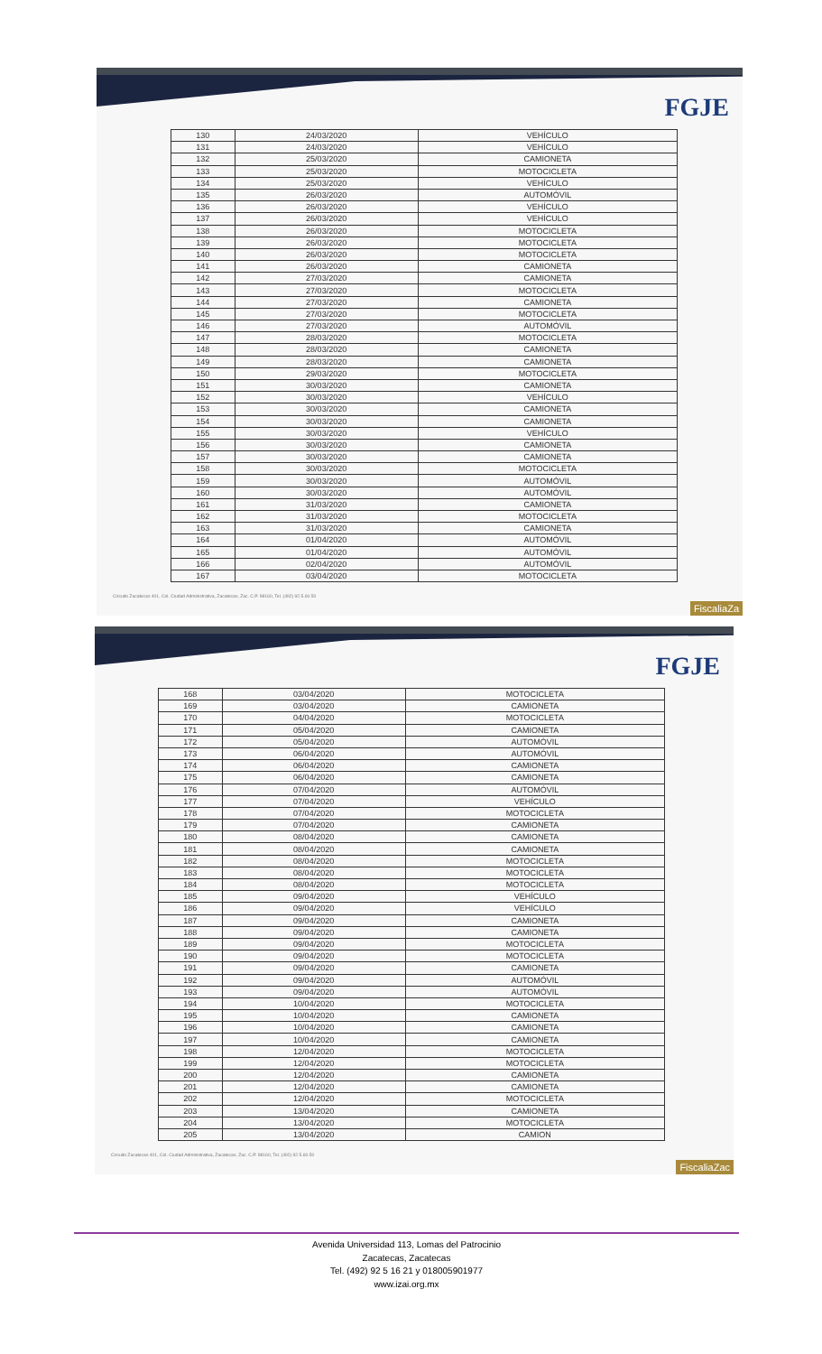FGJE
| 130 | 24/03/2020 | VEHÍCULO |
| 131 | 24/03/2020 | VEHÍCULO |
| 132 | 25/03/2020 | CAMIONETA |
| 133 | 25/03/2020 | MOTOCICLETA |
| 134 | 25/03/2020 | VEHÍCULO |
| 135 | 26/03/2020 | AUTOMÓVIL |
| 136 | 26/03/2020 | VEHÍCULO |
| 137 | 26/03/2020 | VEHÍCULO |
| 138 | 26/03/2020 | MOTOCICLETA |
| 139 | 26/03/2020 | MOTOCICLETA |
| 140 | 26/03/2020 | MOTOCICLETA |
| 141 | 26/03/2020 | CAMIONETA |
| 142 | 27/03/2020 | CAMIONETA |
| 143 | 27/03/2020 | MOTOCICLETA |
| 144 | 27/03/2020 | CAMIONETA |
| 145 | 27/03/2020 | MOTOCICLETA |
| 146 | 27/03/2020 | AUTOMÓVIL |
| 147 | 28/03/2020 | MOTOCICLETA |
| 148 | 28/03/2020 | CAMIONETA |
| 149 | 28/03/2020 | CAMIONETA |
| 150 | 29/03/2020 | MOTOCICLETA |
| 151 | 30/03/2020 | CAMIONETA |
| 152 | 30/03/2020 | VEHÍCULO |
| 153 | 30/03/2020 | CAMIONETA |
| 154 | 30/03/2020 | CAMIONETA |
| 155 | 30/03/2020 | VEHÍCULO |
| 156 | 30/03/2020 | CAMIONETA |
| 157 | 30/03/2020 | CAMIONETA |
| 158 | 30/03/2020 | MOTOCICLETA |
| 159 | 30/03/2020 | AUTOMÓVIL |
| 160 | 30/03/2020 | AUTOMÓVIL |
| 161 | 31/03/2020 | CAMIONETA |
| 162 | 31/03/2020 | MOTOCICLETA |
| 163 | 31/03/2020 | CAMIONETA |
| 164 | 01/04/2020 | AUTOMÓVIL |
| 165 | 01/04/2020 | AUTOMÓVIL |
| 166 | 02/04/2020 | AUTOMÓVIL |
| 167 | 03/04/2020 | MOTOCICLETA |
Circuito Zacatecas 401, Col. Ciudad Administrativa, Zacatecas, Zac. C.P. 98160, Tel. (492) 92.5.60.50 FiscaliaZa
FGJE
| 168 | 03/04/2020 | MOTOCICLETA |
| 169 | 03/04/2020 | CAMIONETA |
| 170 | 04/04/2020 | MOTOCICLETA |
| 171 | 05/04/2020 | CAMIONETA |
| 172 | 05/04/2020 | AUTOMÓVIL |
| 173 | 06/04/2020 | AUTOMÓVIL |
| 174 | 06/04/2020 | CAMIONETA |
| 175 | 06/04/2020 | CAMIONETA |
| 176 | 07/04/2020 | AUTOMÓVIL |
| 177 | 07/04/2020 | VEHÍCULO |
| 178 | 07/04/2020 | MOTOCICLETA |
| 179 | 07/04/2020 | CAMIONETA |
| 180 | 08/04/2020 | CAMIONETA |
| 181 | 08/04/2020 | CAMIONETA |
| 182 | 08/04/2020 | MOTOCICLETA |
| 183 | 08/04/2020 | MOTOCICLETA |
| 184 | 08/04/2020 | MOTOCICLETA |
| 185 | 09/04/2020 | VEHÍCULO |
| 186 | 09/04/2020 | VEHÍCULO |
| 187 | 09/04/2020 | CAMIONETA |
| 188 | 09/04/2020 | CAMIONETA |
| 189 | 09/04/2020 | MOTOCICLETA |
| 190 | 09/04/2020 | MOTOCICLETA |
| 191 | 09/04/2020 | CAMIONETA |
| 192 | 09/04/2020 | AUTOMÓVIL |
| 193 | 09/04/2020 | AUTOMÓVIL |
| 194 | 10/04/2020 | MOTOCICLETA |
| 195 | 10/04/2020 | CAMIONETA |
| 196 | 10/04/2020 | CAMIONETA |
| 197 | 10/04/2020 | CAMIONETA |
| 198 | 12/04/2020 | MOTOCICLETA |
| 199 | 12/04/2020 | MOTOCICLETA |
| 200 | 12/04/2020 | CAMIONETA |
| 201 | 12/04/2020 | CAMIONETA |
| 202 | 12/04/2020 | MOTOCICLETA |
| 203 | 13/04/2020 | CAMIONETA |
| 204 | 13/04/2020 | MOTOCICLETA |
| 205 | 13/04/2020 | CAMION |
Circuito Zacatecas 401, Col. Ciudad Administrativa, Zacatecas, Zac. C.P. 98160, Tel. (492) 92.5.60.50 FiscaliaZac
Avenida Universidad 113, Lomas del Patrocinio
Zacatecas, Zacatecas
Tel. (492) 92 5 16 21 y 018005901977
www.izai.org.mx